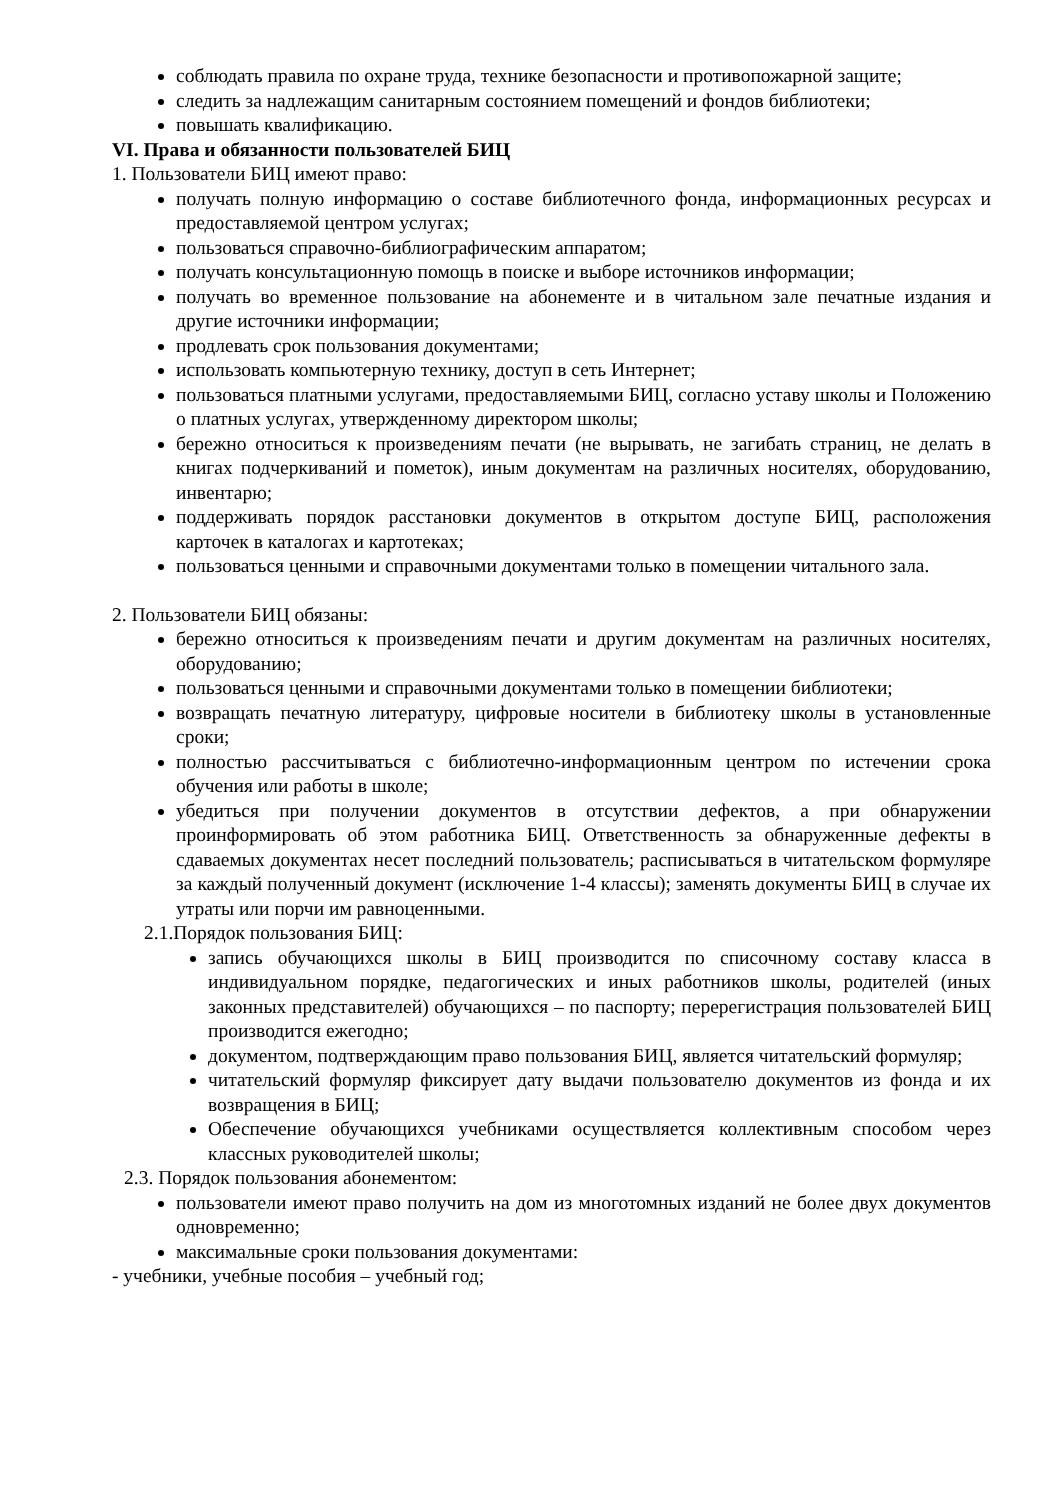соблюдать правила по охране труда, технике безопасности и противопожарной защите;
следить за надлежащим санитарным состоянием помещений и фондов библиотеки;
повышать квалификацию.
VI. Права и обязанности пользователей БИЦ
1. Пользователи БИЦ имеют право:
получать полную информацию о составе библиотечного фонда, информационных ресурсах и предоставляемой центром услугах;
пользоваться справочно-библиографическим аппаратом;
получать консультационную помощь в поиске и выборе источников информации;
получать во временное пользование на абонементе и в читальном зале печатные издания и другие источники информации;
продлевать срок пользования документами;
использовать компьютерную технику, доступ в сеть Интернет;
пользоваться платными услугами, предоставляемыми БИЦ, согласно уставу школы и Положению о платных услугах, утвержденному директором школы;
бережно относиться к произведениям печати (не вырывать, не загибать страниц, не делать в книгах подчеркиваний и пометок), иным документам на различных носителях, оборудованию, инвентарю;
поддерживать порядок расстановки документов в открытом доступе БИЦ, расположения карточек в каталогах и картотеках;
пользоваться ценными и справочными документами только в помещении читального зала.
2. Пользователи БИЦ обязаны:
бережно относиться к произведениям печати и другим документам на различных носителях, оборудованию;
пользоваться ценными и справочными документами только в помещении библиотеки;
возвращать печатную литературу, цифровые носители в библиотеку школы в установленные сроки;
полностью рассчитываться с библиотечно-информационным центром по истечении срока обучения или работы в школе;
убедиться при получении документов в отсутствии дефектов, а при обнаружении проинформировать об этом работника БИЦ. Ответственность за обнаруженные дефекты в сдаваемых документах несет последний пользователь; расписываться в читательском формуляре за каждый полученный документ (исключение 1-4 классы); заменять документы БИЦ в случае их утраты или порчи им равноценными.
2.1.Порядок пользования БИЦ:
запись обучающихся школы в БИЦ производится по списочному составу класса в индивидуальном порядке, педагогических и иных работников школы, родителей (иных законных представителей) обучающихся – по паспорту; перерегистрация пользователей БИЦ производится ежегодно;
документом, подтверждающим право пользования БИЦ, является читательский формуляр;
читательский формуляр фиксирует дату выдачи пользователю документов из фонда и их возвращения в БИЦ;
Обеспечение обучающихся учебниками осуществляется коллективным способом через классных руководителей школы;
2.3. Порядок пользования абонементом:
пользователи имеют право получить на дом из многотомных изданий не более двух документов одновременно;
максимальные сроки пользования документами:
- учебники, учебные пособия – учебный год;